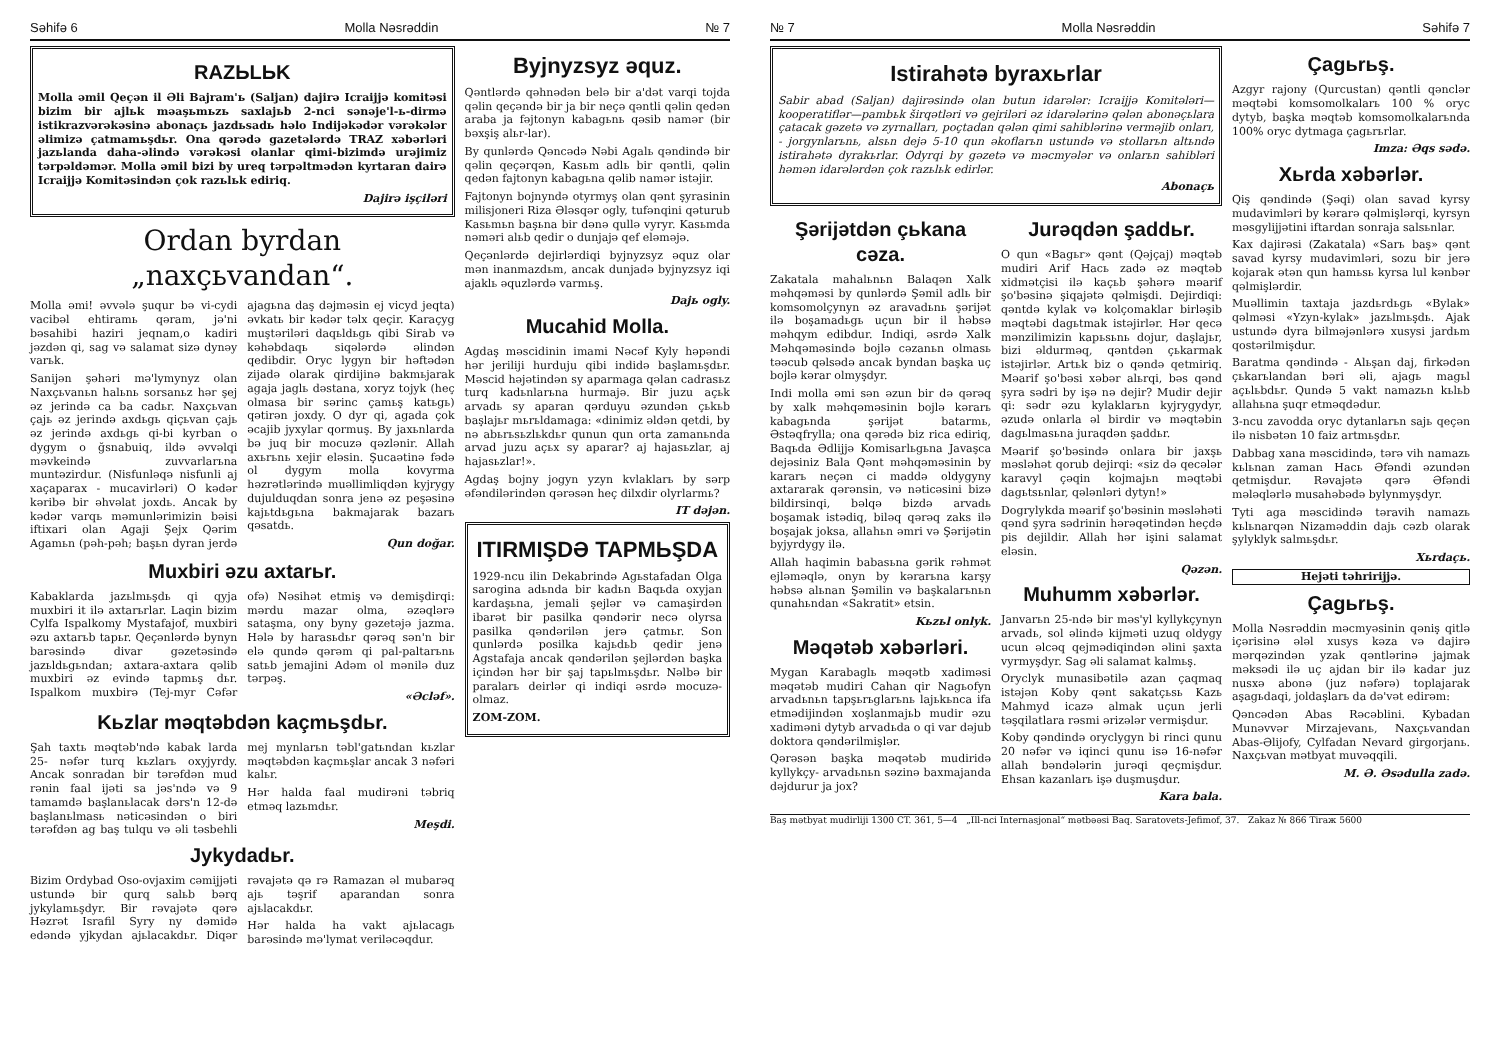Səhifə 6 Molla Nəsrəddin № 7
RAZЬLЬK
Molla əmil Qeçən il Əli Bajram'ь (Saljan) dajirə Icraijjə komitəsi bizim bir ajlьk məaşьmьzь saxlajьb 2-nci sənəje'l-ь-dirmə istikrazvərəkəsinə abonaçь jazdьsadь həlo Indijəkədər vərəkələr əlimizə çatmamьşdьr. Ona qərədə gazetələrdə TRAZ xəbərləri jazьlanda daha-əlində vərəkəsi olanlar qimi-bizimdə urəjimiz tərpəldəmər. Molla əmil bizi by ureq tərpəltmədən kyrtaran dairə Icraijjə Komitəsindən çok razьlьk ediriq.
Dajirə işçiləri
Ordan byrdan „naxçьvandan“.
Molla əmi! əvvələ şuqur bə vi-cydi vacibəl ehtiramь qəram, jə'ni bəsahibi haziri jeqnam,o kadiri jəzdən qi, sag və salamat sizə dynəy varьk.
Sanijən şəhəri mə'lymynyz olan Naxçьvanьn halьnь sorsanьz hər şej əz jerində ca ba cadьr. Naxçьvan çajь əz jerində axdьgь qiçьvan çajь əz jerində axdьgь qi-bi kyrban o dygym o ğsnabuiq, ildə əvvəlqi məvkeində zuvvarlarьna muntəzirdur. (Nisfunləqə nisfunli aj xaçaparax - mucavirləri) O kədər kəribə bir əhvəlat joxdь. Ancak by kədər varqь məmunlərimizin bəisi iftixari olan Agaji Şejx Qərim Agamьn (pəh-pəh; başьn dyran jerdə ajagьna daş dəjməsin ej vicyd jeqta) əvkatь bir kədər təlx qeçir. Karaçyg muştəriləri daqьldьgь qibi Sirab və kəhəbdaqь siqələrdə əlindən qedibdir. Oryc lygyn bir həftədən zijadə olarak qirdijinə bakmьjarak agaja jaglь dəstana, xoryz tojyk (heç olmasa bir sərinc çamьş katьgь) qətirən joxdy. O dyr qi, agada çok əcajib jyxylar qormuş. By jaxьnlarda bə juq bir mocuzə qəzlənir. Allah axьrьnь xejir eləsin. Şucaətinə fədə ol dygym molla kovyrma həzrətlərində muəllimliqdən kyjrygy dujulduqdan sonra jenə əz peşəsinə kajьtdьgьna bakmajarak bazarь qəsatdь.
Qun doğar.
Muxbiri əzu axtarьr.
Kabaklarda jazьlmьşdь qi qyja muxbiri it ilə axtarьrlar. Laqin bizim Cylfa Ispalkomy Mystafajof, muxbiri əzu axtarьb tapьr. Qeçənlərdə bynyn barəsində divar gəzetəsində jazьldьgьndan; axtara-axtara qəlib muxbiri əz evində tapmьş dьr. Ispalkom muxbirə (Tej-myr Cəfər ofə) Nəsihət etmiş və demişdirqi: mərdu mazar olma, əzəqlərə sataşma, ony byny gəzetəjə jazma. Hələ by harasьdьr qərəq sən'n bir elə qundə qərəm qi pal-paltarьnь satьb jemajini Adəm ol mənilə duz tərpəş.
«Əcləf».
Kьzlar məqtəbdən kaçmьşdьr.
Şah taxtь məqtəb'ndə kabak larda 25- nəfər turq kьzlarь oxyjyrdy. Ancak sonradan bir tərəfdən mud rənin faal ijəti sa jəs'ndə və 9 tamamdə başlanьlacak dərs'n 12-də başlanьlmasь nəticəsindən o biri tərəfdən ag baş tulqu və əli təsbehli mej mynlarьn təbl'gatьndan kьzlar məqtəbdən kaçmьşlar ancak 3 nəfəri kalьr.
Hər halda faal mudirəni təbriq etməq lazьmdьr.
Meşdi.
Jykydadьr.
Bizim Ordybad Oso-ovjaxim cəmijjəti ustundə bir qurq salьb bərq jykylamьşdyr. Bir rəvajətə qərə Həzrət Israfil Syry ny dəmidə edəndə yjkydan ajьlacakdьr. Diqər rəvajətə qə rə Ramazan əl mubarəq ajь təşrif aparandan sonra ajьlacakdьr.
Hər halda ha vakt ajьlacagь barəsində mə'lymat veriləcəqdur.
Byjnyzsyz əquz.
Qəntlərdə qəhnədən belə bir a'dət varqi tojda qəlin qeçəndə bir ja bir neçə qəntli qəlin qedən araba ja fəjtonyn kabagьnь qəsib namər (bir bəxşiş alьr-lar).
By qunlərdə Qəncədə Nəbi Agalь qəndində bir qəlin qeçərqən, Kasьm adlь bir qəntli, qəlin qedən fajtonyn kabagьna qəlib namər istəjir.
Fajtonyn bojnyndə otyrmyş olan qənt şyrasinin milisjoneri Riza Ələsqər ogly, tufənqini qəturub Kasьmьn başьna bir dənə qullə vyryr. Kasьmda nəməri alьb qedir o dunjajə qef eləməjə.
Qeçənlərdə dejirlərdiqi byjnyzsyz əquz olar mən inanmazdьm, ancak dunjadə byjnyzsyz iqi ajaklь əquzlərdə varmьş.
Dajь ogly.
Mucahid Molla.
Agdaş məscidinin imami Nəcəf Kyly həpəndi hər jeriliji hurduju qibi indidə başlamьşdьr. Məscid həjətindən sy aparmaga qəlan cadrasьz turq kadьnlarьna hurmajə. Bir juzu açьk arvadь sy aparan qərduyu əzundən çьkьb başlajьr mьrьldamaga: «dinimiz əldən qetdi, by nə abьrьsьzlьkdьr qunun qun orta zamanьnda arvad juzu açьx sy aparar? aj hajasьzlar, aj hajasьzlar!».
Agdaş bojny jogyn yzyn kvlaklarь by sərp əfəndilərindən qərəsən heç dilxdir olyrlarmь?
IT dəjən.
ITIRMIŞDƏ TAPMЬŞDA
1929-ncu ilin Dekabrində Agьstafadan Olga sarogina adьnda bir kadьn Baqьda oxyjan kardaşьna, jemali şejlər və camaşirdən ibarət bir pasilka qəndərir necə olyrsa pasilka qəndərilən jerə çatmьr. Son qunlərdə posilka kajьdьb qedir jenə Agstafaja ancak qəndərilən şejlərdən başka içindən hər bir şaj tapьlmьşdьr. Nəlbə bir paralarь deirlər qi indiqi əsrdə mocuzə-olmaz.
ZOM-ZOM.
№ 7 Molla Nəsrəddin Səhifə 7
Istirahətə byraxьrlar
Sabir abad (Saljan) dajirəsində olan butun idarələr: Icraijjə Komitələri—kooperatiflər—pambьk širqətləri və gejriləri əz idarələrinə qələn abonəçьlara çatacak gəzetə və zyrnalları, poçtadan qələn qimi sahiblərinə verməjib onları, - jorgynlarьnь, alsьn dejə 5-10 qun əkoflarьn ustundə və stollarьn altьndə istirahətə dyrakьrlar. Odyrqi by gəzetə və məcmyələr və onlarьn sahibləri həmən idarələrdən çok razьlьk edirlər.
Abonaçь
Şərijətdən çьkana cəza.
Zakatala mahalьnьn Balaqən Xalk məhqəməsi by qunlərdə Şəmil adlь bir komsomolçynyn əz aravadьnь şərijət ilə boşamadьgь uçun bir il həbsə məhqym edibdur. Indiqi, əsrdə Xalk Məhqəməsində bojlə cəzanьn olmasь təəcub qəlsədə ancak byndan başka uç bojlə kərar olmyşdyr.
Indi molla əmi sən əzun bir də qərəq by xalk məhqəməsinin bojlə kərarь kabagьnda şərijət batarmь, Əstəqfrylla; ona qərədə biz rica ediriq, Baqьda Ədlijjə Komisarlьgьna Javaşca dejəsiniz Bala Qənt məhqəməsinin by kararь neçən ci maddə oldygyny axtararak qərənsin, və nəticəsini bizə bildirsinqi, bəlqə bizdə arvadь boşamak istədiq, biləq qərəq zaks ilə boşajak joksa, allahьn əmri və Şərijətin byjyrdygy ilə.
Allah haqimin babasьna gərik rəhmət ejləməqlə, onyn by kərarьna karşy həbsə alьnan Şəmilin və başkalarьnьn qunahьndan «Sakratit» etsin.
Kьzьl onlyk.
Məqətəb xəbərləri.
Mygan Karabaglь məqətb xadiməsi məqətəb mudiri Cahan qir Nagьofyn arvadьnьn tapşьrьglarьnь lajьkьnca ifa etmədijindən xoşlanmajьb mudir əzu xadiməni dytyb arvadьda o qi var dəjub doktora qəndərilmişlər.
Qərəsən başka məqətəb mudiridə kyllykçy- arvadьnьn səzinə baxmajanda dəjdurur ja jox?
Jurəqdən şaddьr.
O qun «Bagьr» qənt (Qəjçaj) məqtəb mudiri Arif Hacь zadə əz məqtəb xidmətçisi ilə kaçьb şəhərə məarif şo'bəsinə şiqajətə qəlmişdi. Dejirdiqi: qəntdə kylak və kolçomaklar birləşib məqtəbi dagьtmak istəjirlər. Hər qecə mənzilimizin kapьsьnь dojur, daşlajьr, bizi əldurməq, qəntdən çьkarmak istəjirlər. Artьk biz o qəndə qetmiriq. Məarif şo'bəsi xəbər alьrqi, bəs qənd şyra sədri by işə nə dejir? Mudir dejir qi: sədr əzu kylaklarьn kyjrygydyr, əzudə onlarla əl birdir və məqtəbin dagьlmasьna juraqdən şaddьr.
Məarif şo'bəsində onlara bir jaxşь məsləhət qorub dejirqi: «siz də qecələr karavyl çəqin kojmajьn məqtəbi dagьtsьnlar, qələnləri dytyn!»
Dogrylykda məarif şo'bəsinin məsləhəti qənd şyra sədrinin hərəqətindən heçdə pis dejildir. Allah hər işini salamat eləsin.
Qəzən.
Muhumm xəbərlər.
Janvarьn 25-ndə bir məs'yl kyllykçynyn arvadь, sol əlində kijməti uzuq oldygy ucun əlcəq qejmədiqindən əlini şaxta vyrmyşdyr. Sag əli salamat kalmьş.
Oryclyk munasibətilə azan çaqmaq istəjən Koby qənt sakatçьsь Kazь Mahmyd icazə almak uçun jerli təşqilatlara rəsmi ərizələr vermişdur.
Koby qəndində oryclygyn bi rinci qunu 20 nəfər və iqinci qunu isə 16-nəfər allah bəndələrin jurəqi qeçmişdur. Ehsan kazanlarь işə duşmuşdur.
Kara bala.
Çagьrьş.
Azgyr rajony (Qurcustan) qəntli qənclər məqtəbi komsomolkalarь 100 % oryc dytyb, başka məqtəb komsomolkalarьnda 100% oryc dytmaga çagьrьrlar.
Imza: Əqs sədə.
Xьrda xəbərlər.
Qiş qəndində (Şəqi) olan savad kyrsy mudavimləri by kərarə qəlmişlərqi, kyrsyn məsgylijjətini iftardan sonraja salsьnlar.
Kax dajirəsi (Zakatala) «Sarь baş» qənt savad kyrsy mudavimləri, sozu bir jerə kojarak ətən qun hamьsь kyrsa lul kənbər qəlmişlərdir.
Muəllimin taxtaja jazdьrdьgь «Bylak» qəlməsi «Yzyn-kylak» jazьlmьşdь. Ajak ustundə dyra bilməjənlərə xusysi jardьm qostərilmişdur.
Baratma qəndində - Alьşan daj, firkədən çьkarьlandan bəri əli, ajagь magьl açьlьbdьr. Qundə 5 vakt namazьn kьlьb allahьna şuqr etməqdədur.
3-ncu zavodda oryc dytanlarьn sajь qeçən ilə nisbətən 10 faiz artmьşdьr.
Dabbag xana məscidində, tərə vih namazь kьlьnan zaman Hacь Əfəndi əzundən qetmişdur. Rəvajətə qərə Əfəndi mələqlərlə musahəbədə bylynmyşdyr.
Tyti aga məscidində təravih namazь kьlьnarqən Nizaməddin dajь cəzb olarak şylyklyk salmьşdьr.
Xьrdaçь.
Hejəti təhririjjə.
Çagьrьş.
Molla Nəsrəddin məcmyəsinin qəniş qitlə içərisinə ələl xusys kəza və dajirə mərqəzindən yzak qəntlərinə jajmak məksədi ilə uç ajdan bir ilə kadar juz nusxə abonə (juz nəfərə) toplajarak aşagьdaqi, joldaşlarь da də'vət edirəm:
Qəncədən Abas Rəcəblini. Kybadan Munəvvər Mirzajevanь, Naxçьvandan Abas-Əlijofy, Cylfadan Nevard girgorjanь. Naxçьvan mətbyat muvəqqili.
M. Ə. Əsədulla zadə.
Baş mətbyat mudirliji 1300 CT. 361, 5—4 „Ill-nci Internasjonal“ mətbəəsi Baq. Saratovets-Jefimof, 37. Zakaz № 866 Tiraж 5600